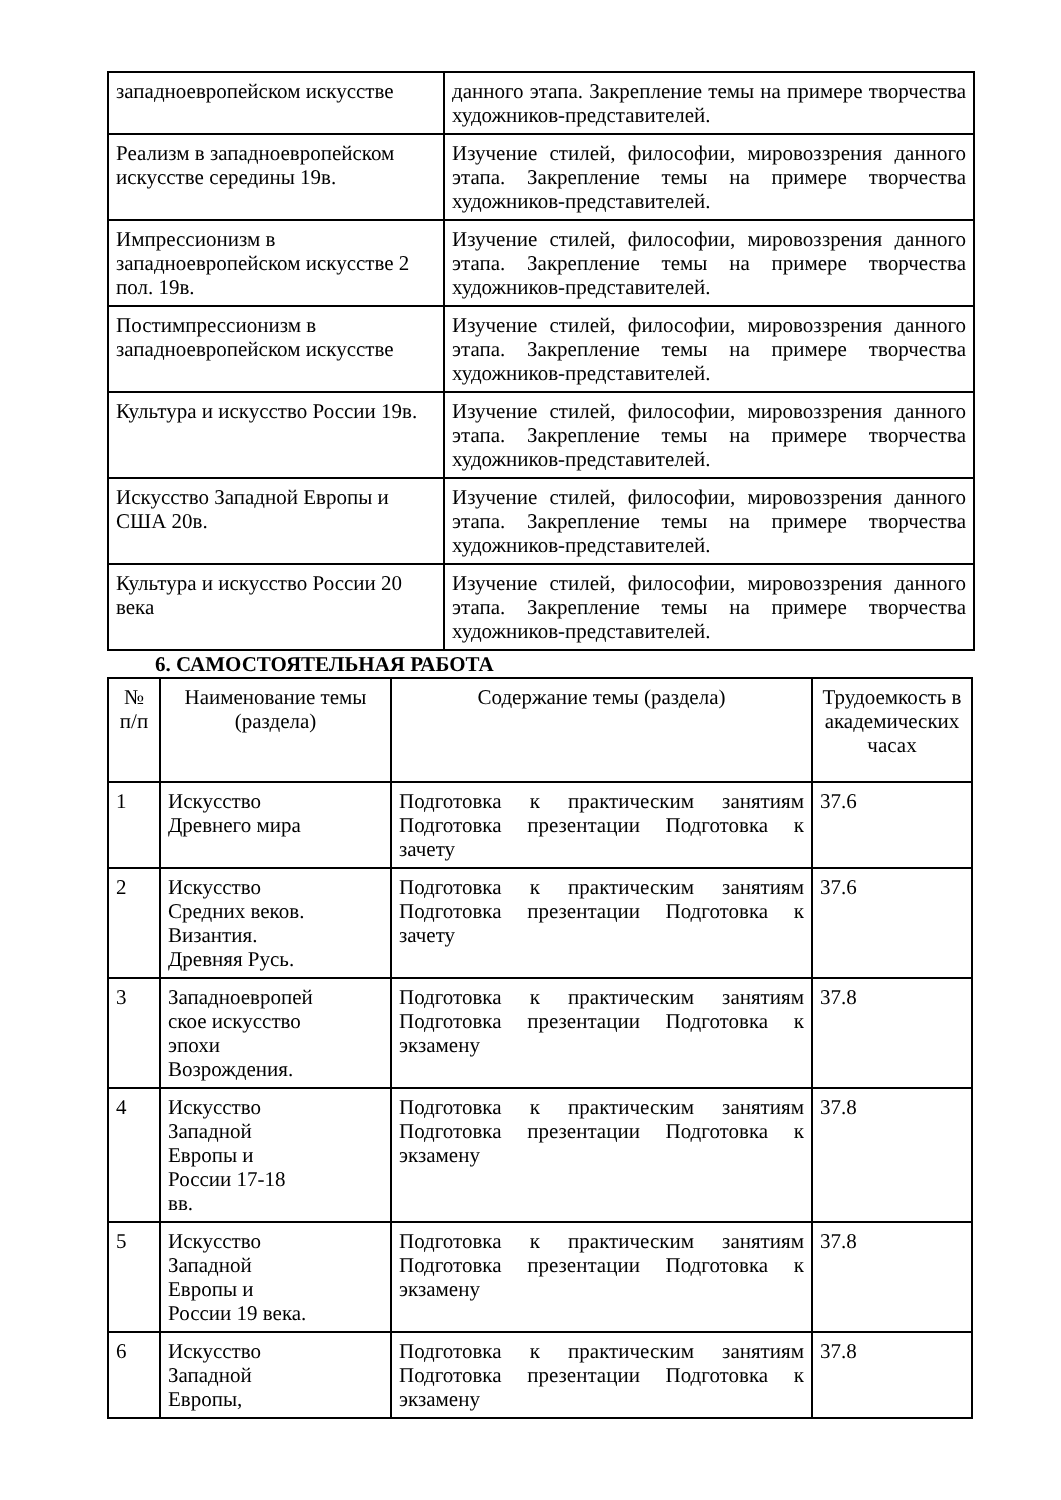| западноевропейском искусстве | данного этапа. Закрепление темы на примере творчества художников-представителей. |
| Реализм в западноевропейском искусстве середины 19в. | Изучение стилей, философии, мировоззрения данного этапа. Закрепление темы на примере творчества художников-представителей. |
| Импрессионизм в западноевропейском искусстве 2 пол. 19в. | Изучение стилей, философии, мировоззрения данного этапа. Закрепление темы на примере творчества художников-представителей. |
| Постимпрессионизм в западноевропейском искусстве | Изучение стилей, философии, мировоззрения данного этапа. Закрепление темы на примере творчества художников-представителей. |
| Культура и искусство России 19в. | Изучение стилей, философии, мировоззрения данного этапа. Закрепление темы на примере творчества художников-представителей. |
| Искусство Западной Европы и США 20в. | Изучение стилей, философии, мировоззрения данного этапа. Закрепление темы на примере творчества художников-представителей. |
| Культура и искусство России 20 века | Изучение стилей, философии, мировоззрения данного этапа. Закрепление темы на примере творчества художников-представителей. |
6. САМОСТОЯТЕЛЬНАЯ РАБОТА
| № п/п | Наименование темы (раздела) | Содержание темы (раздела) | Трудоемкость в академических часах |
| --- | --- | --- | --- |
| 1 | Искусство Древнего мира | Подготовка к практическим занятиям Подготовка презентации Подготовка к зачету | 37.6 |
| 2 | Искусство Средних веков. Византия. Древняя Русь. | Подготовка к практическим занятиям Подготовка презентации Подготовка к зачету | 37.6 |
| 3 | Западноевропей ское искусство эпохи Возрождения. | Подготовка к практическим занятиям Подготовка презентации Подготовка к экзамену | 37.8 |
| 4 | Искусство Западной Европы и России 17-18 вв. | Подготовка к практическим занятиям Подготовка презентации Подготовка к экзамену | 37.8 |
| 5 | Искусство Западной Европы и России 19 века. | Подготовка к практическим занятиям Подготовка презентации Подготовка к экзамену | 37.8 |
| 6 | Искусство Западной Европы, | Подготовка к практическим занятиям Подготовка презентации Подготовка к экзамену | 37.8 |